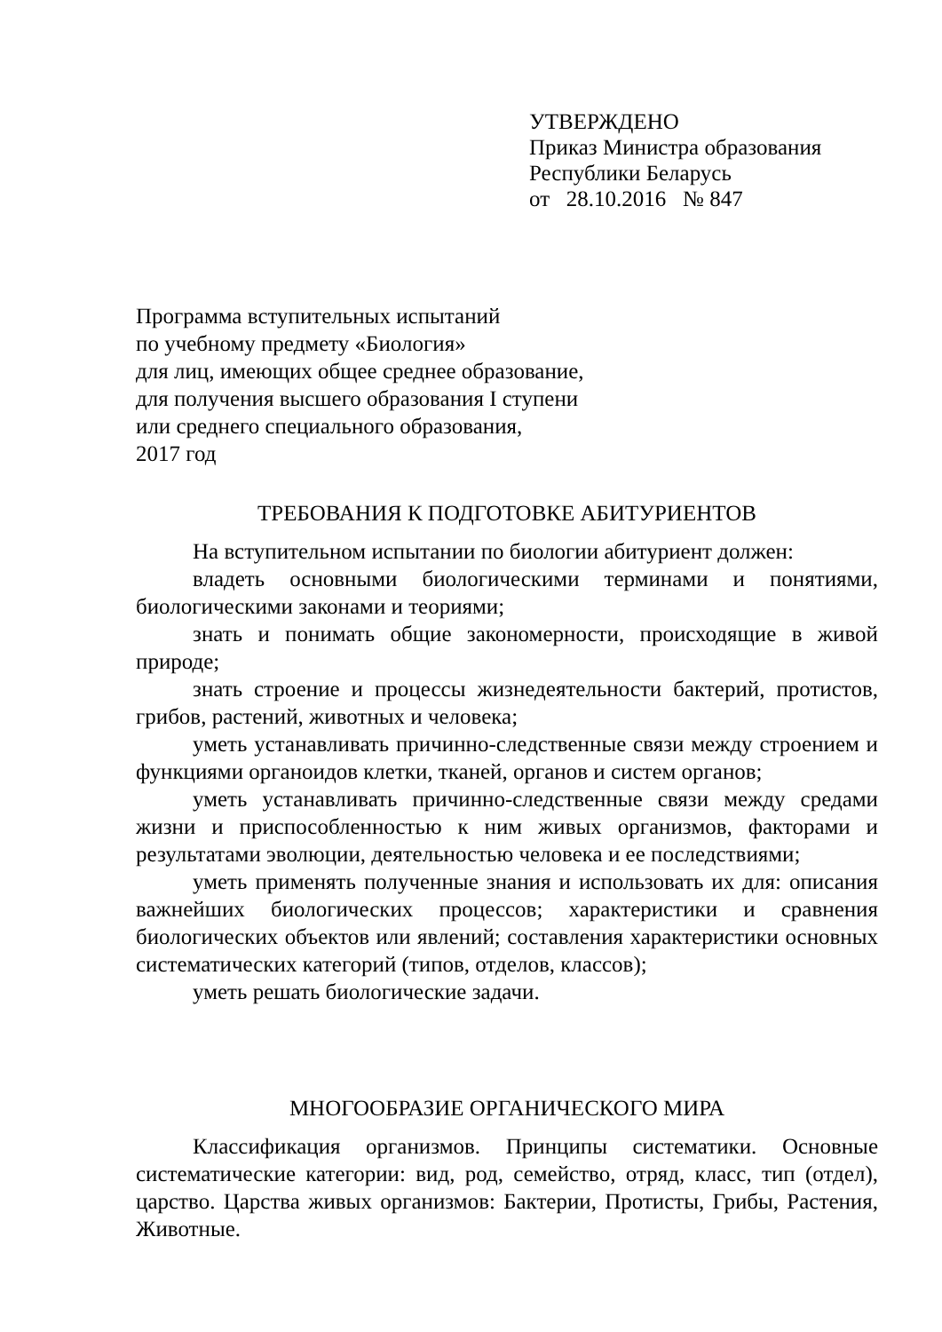УТВЕРЖДЕНО
Приказ Министра образования
Республики Беларусь
от 28.10.2016 № 847
Программа вступительных испытаний
по учебному предмету «Биология»
для лиц, имеющих общее среднее образование,
для получения высшего образования I ступени
или среднего специального образования,
2017 год
ТРЕБОВАНИЯ К ПОДГОТОВКЕ АБИТУРИЕНТОВ
На вступительном испытании по биологии абитуриент должен:
владеть основными биологическими терминами и понятиями, биологическими законами и теориями;
знать и понимать общие закономерности, происходящие в живой природе;
знать строение и процессы жизнедеятельности бактерий, протистов, грибов, растений, животных и человека;
уметь устанавливать причинно-следственные связи между строением и функциями органоидов клетки, тканей, органов и систем органов;
уметь устанавливать причинно-следственные связи между средами жизни и приспособленностью к ним живых организмов, факторами и результатами эволюции, деятельностью человека и ее последствиями;
уметь применять полученные знания и использовать их для: описания важнейших биологических процессов; характеристики и сравнения биологических объектов или явлений; составления характеристики основных систематических категорий (типов, отделов, классов);
уметь решать биологические задачи.
МНОГООБРАЗИЕ ОРГАНИЧЕСКОГО МИРА
Классификация организмов. Принципы систематики. Основные систематические категории: вид, род, семейство, отряд, класс, тип (отдел), царство. Царства живых организмов: Бактерии, Протисты, Грибы, Растения, Животные.